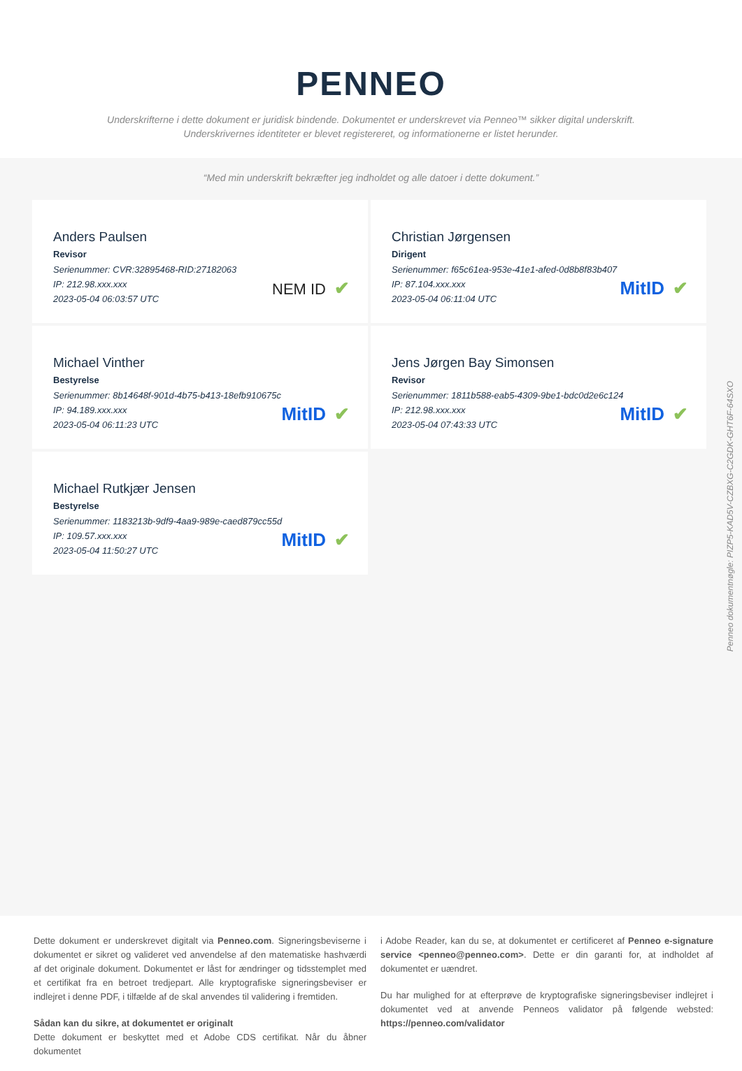PENNEO
Underskrifterne i dette dokument er juridisk bindende. Dokumentet er underskrevet via Penneo™ sikker digital underskrift.
Underskrivernes identiteter er blevet registereret, og informationerne er listet herunder.
“Med min underskrift bekræfter jeg indholdet og alle datoer i dette dokument.”
Anders Paulsen
Revisor
Serienummer: CVR:32895468-RID:27182063
IP: 212.98.xxx.xxx
2023-05-04 06:03:57 UTC
NEM ID ✔
Christian Jørgensen
Dirigent
Serienummer: f65c61ea-953e-41e1-afed-0d8b8f83b407
IP: 87.104.xxx.xxx
2023-05-04 06:11:04 UTC
MitID ✔
Michael Vinther
Bestyrelse
Serienummer: 8b14648f-901d-4b75-b413-18efb910675c
IP: 94.189.xxx.xxx
2023-05-04 06:11:23 UTC
MitID ✔
Jens Jørgen Bay Simonsen
Revisor
Serienummer: 1811b588-eab5-4309-9be1-bdc0d2e6c124
IP: 212.98.xxx.xxx
2023-05-04 07:43:33 UTC
MitID ✔
Michael Rutkjær Jensen
Bestyrelse
Serienummer: 1183213b-9df9-4aa9-989e-caed879cc55d
IP: 109.57.xxx.xxx
2023-05-04 11:50:27 UTC
MitID ✔
Penneo dokumentnøgle: PIZP5-KAD5V-CZBXG-C2GDK-GHT6F-64SXO
Dette dokument er underskrevet digitalt via Penneo.com. Signeringsbeviserne i dokumentet er sikret og valideret ved anvendelse af den matematiske hashværdi af det originale dokument. Dokumentet er låst for ændringer og tidsstemplet med et certifikat fra en betroet tredjepart. Alle kryptografiske signeringsbeviser er indlejret i denne PDF, i tilfælde af de skal anvendes til validering i fremtiden.
Sådan kan du sikre, at dokumentet er originalt
Dette dokument er beskyttet med et Adobe CDS certifikat. Når du åbner dokumentet
i Adobe Reader, kan du se, at dokumentet er certificeret af Penneo e-signature service <penneo@penneo.com>. Dette er din garanti for, at indholdet af dokumentet er uændret.
Du har mulighed for at efterprøve de kryptografiske signeringsbeviser indlejret i dokumentet ved at anvende Penneos validator på følgende websted: https://penneo.com/validator